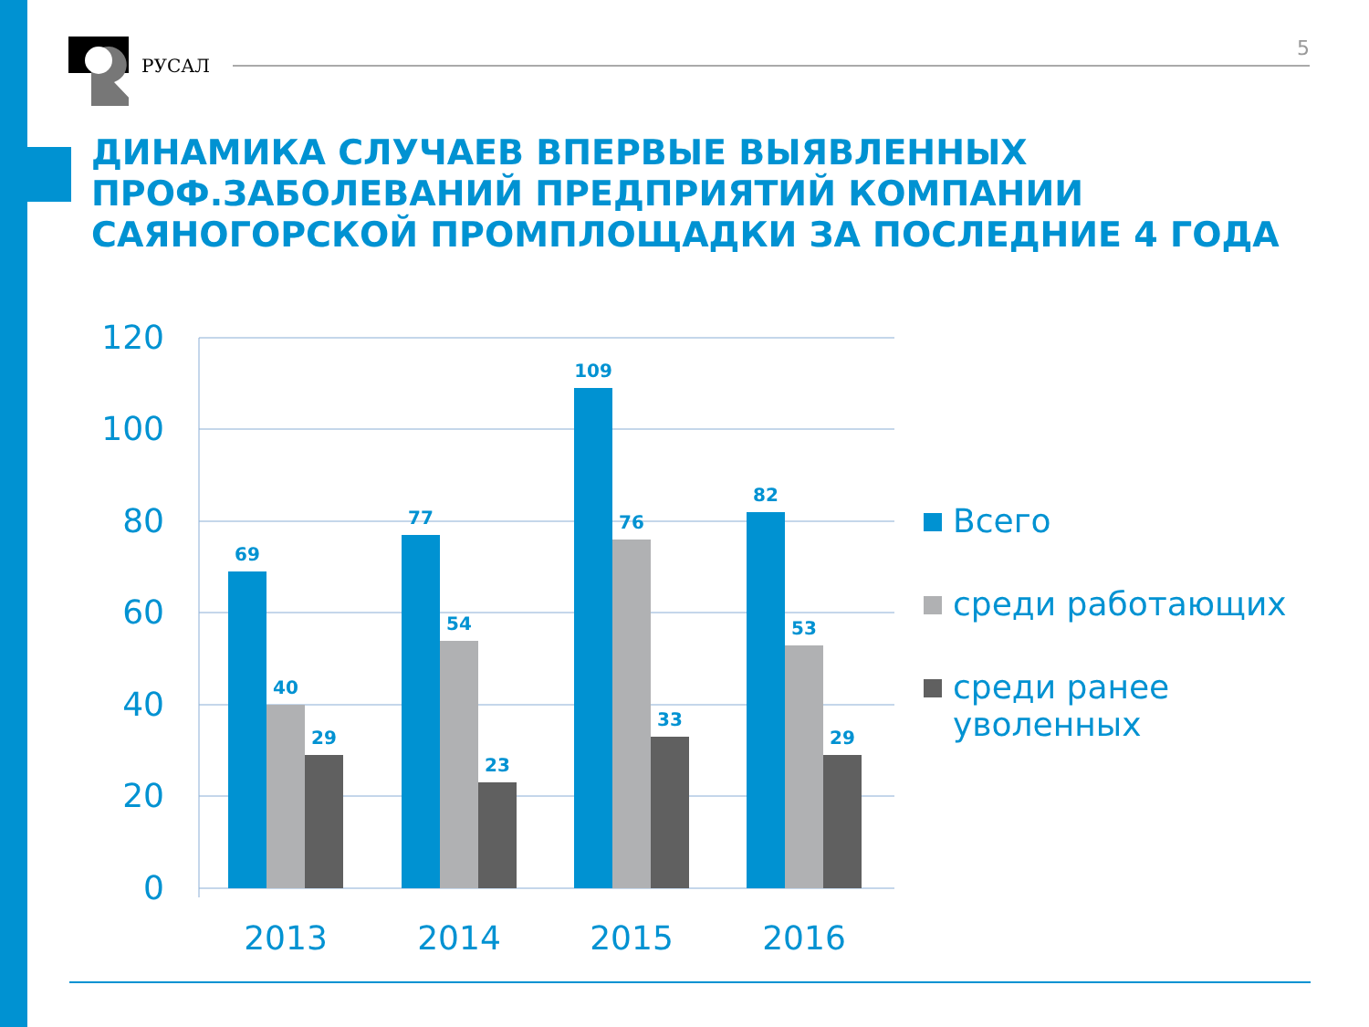РУСАЛ
5
ДИНАМИКА СЛУЧАЕВ ВПЕРВЫЕ ВЫЯВЛЕННЫХ
ПРОФ.ЗАБОЛЕВАНИЙ ПРЕДПРИЯТИЙ КОМПАНИИ
САЯНОГОРСКОЙ ПРОМПЛОЩАДКИ ЗА ПОСЛЕДНИЕ 4 ГОДА
120
100
80
60
40
20
0
69
40
29
77
54
23
109
76
33
82
53
29
2013
2014
2015
2016
Всего
среди работающих
среди ранее
уволенных